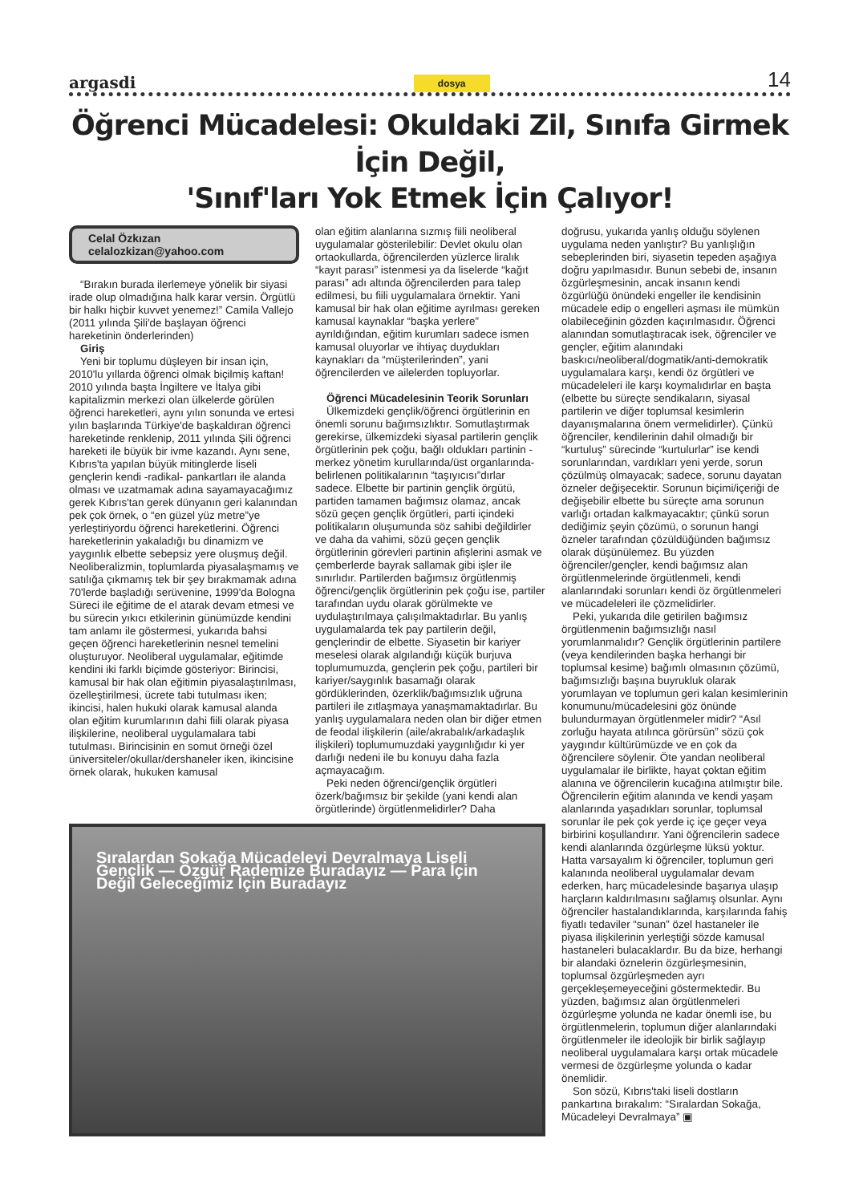argasdi dosya 14
Öğrenci Mücadelesi: Okuldaki Zil, Sınıfa Girmek İçin Değil,
'Sınıf'ları Yok Etmek İçin Çalıyor!
Celal Özkızan
celalozkizan@yahoo.com
“Bırakın burada ilerlemeye yönelik bir siyasi irade olup olmadığına halk karar versin. Örgütlü bir halkı hiçbir kuvvet yenemez!” Camila Vallejo (2011 yılında Şili'de başlayan öğrenci hareketinin önderlerinden)
Giriş
Yeni bir toplumu düşleyen bir insan için, 2010'lu yıllarda öğrenci olmak biçilmiş kaftan! 2010 yılında başta İngiltere ve İtalya gibi kapitalizmin merkezi olan ülkelerde görülen öğrenci hareketleri, aynı yılın sonunda ve ertesi yılın başlarında Türkiye'de başkaldıran öğrenci hareketinde renklenip, 2011 yılında Şili öğrenci hareketi ile büyük bir ivme kazandı. Aynı sene, Kıbrıs'ta yapılan büyük mitinglerde liseli gençlerin kendi -radikal- pankartları ile alanda olması ve uzatmamak adına sayamayacağımız gerek Kıbrıs'tan gerek dünyanın geri kalanından pek çok örnek, o “en güzel yüz metre”ye yerleştiriyordu öğrenci hareketlerini. Öğrenci hareketlerinin yakaladığı bu dinamizm ve yaygınlık elbette sebepsiz yere oluşmuş değil. Neoliberalizmin, toplumlarda piyasalaşmamış ve satılığa çıkmamış tek bir şey bırakmamak adına 70'lerde başladığı serüvenine, 1999'da Bologna Süreci ile eğitime de el atarak devam etmesi ve bu sürecin yıkıcı etkilerinin günümüzde kendini tam anlamı ile göstermesi, yukarıda bahsi geçen öğrenci hareketlerinin nesnel temelini oluşturuyor. Neoliberal uygulamalar, eğitimde kendini iki farklı biçimde gösteriyor: Birincisi, kamusal bir hak olan eğitimin piyasalaştırılması, özelleştirilmesi, ücrete tabi tutulması iken; ikincisi, halen hukuki olarak kamusal alanda olan eğitim kurumlarının dahi fiili olarak piyasa ilişkilerine, neoliberal uygulamalara tabi tutulması. Birincisinin en somut örneği özel üniversiteler/okullar/dershaneler iken, ikincisine örnek olarak, hukuken kamusal
olan eğitim alanlarına sızmış fiili neoliberal uygulamalar gösterilebilir: Devlet okulu olan ortaokullarda, öğrencilerden yüzlerce liralık “kayıt parası” istenmesi ya da liselerde “kağıt parası” adı altında öğrencilerden para talep edilmesi, bu fiili uygulamalara örnektir. Yani kamusal bir hak olan eğitime ayrılması gereken kamusal kaynaklar “başka yerlere” ayrıldığından, eğitim kurumları sadece ismen kamusal oluyorlar ve ihtiyaç duydukları kaynakları da “müşterilerinden”, yani öğrencilerden ve ailelerden topluyorlar.
Öğrenci Mücadelesinin Teorik Sorunları
Ülkemizdeki gençlik/öğrenci örgütlerinin en önemli sorunu bağımsızlıktır. Somutlaştırmak gerekirse, ülkemizdeki siyasal partilerin gençlik örgütlerinin pek çoğu, bağlı oldukları partinin -merkez yönetim kurullarında/üst organlarında- belirlenen politikalarının “taşıyıcısı”dırlar sadece. Elbette bir partinin gençlik örgütü, partiden tamamen bağımsız olamaz, ancak sözü geçen gençlik örgütleri, parti içindeki politikaların oluşumunda söz sahibi değildirler ve daha da vahimi, sözü geçen gençlik örgütlerinin görevleri partinin afişlerini asmak ve çemberlerde bayrak sallamak gibi işler ile sınırlıdır. Partilerden bağımsız örgütlenmiş öğrenci/gençlik örgütlerinin pek çoğu ise, partiler tarafından uydu olarak görülmekte ve uydulaştırılmaya çalışılmaktadırlar. Bu yanlış uygulamalarda tek pay partilerin değil, gençlerindir de elbette. Siyasetin bir kariyer meselesi olarak algılandığı küçük burjuva toplumumuzda, gençlerin pek çoğu, partileri bir kariyer/saygınlık basamağı olarak gördüklerinden, özerklik/bağımsızlık uğruna partileri ile zıtlaşmaya yanaşmamaktadırlar. Bu yanlış uygulamalara neden olan bir diğer etmen de feodal ilişkilerin (aile/akrabalık/arkadaşlık ilişkileri) toplumumuzdaki yaygınlığıdır ki yer darlığı nedeni ile bu konuyu daha fazla açmayacağım.
Peki neden öğrenci/gençlik örgütleri özerk/bağımsız bir şekilde (yani kendi alan örgütlerinde) örgütlenmelidirler? Daha
Sıralardan Sokağa Mücadeleyi Devralmaya Liseli Gençlik — Özgür Rademize Buradayız — Para İçin Değil Geleceğimiz İçin Buradayız
doğrusu, yukarıda yanlış olduğu söylenen uygulama neden yanlıştır? Bu yanlışlığın sebeplerinden biri, siyasetin tepeden aşağıya doğru yapılmasıdır. Bunun sebebi de, insanın özgürleşmesinin, ancak insanın kendi özgürlüğü önündeki engeller ile kendisinin mücadele edip o engelleri aşması ile mümkün olabileceğinin gözden kaçırılmasıdır. Öğrenci alanından somutlaştıracak isek, öğrenciler ve gençler, eğitim alanındaki baskıcı/neoliberal/dogmatik/anti-demokratik uygulamalara karşı, kendi öz örgütleri ve mücadeleleri ile karşı koymalıdırlar en başta (elbette bu süreçte sendikaların, siyasal partilerin ve diğer toplumsal kesimlerin dayanışmalarına önem vermelidirler). Çünkü öğrenciler, kendilerinin dahil olmadığı bir “kurtuluş” sürecinde “kurtulurlar” ise kendi sorunlarından, vardıkları yeni yerde, sorun çözülmüş olmayacak; sadece, sorunu dayatan özneler değişecektir. Sorunun biçimi/içeriği de değişebilir elbette bu süreçte ama sorunun varlığı ortadan kalkmayacaktır; çünkü sorun dediğimiz şeyin çözümü, o sorunun hangi özneler tarafından çözüldüğünden bağımsız olarak düşünülemez. Bu yüzden öğrenciler/gençler, kendi bağımsız alan örgütlenmelerinde örgütlenmeli, kendi alanlarındaki sorunları kendi öz örgütlenmeleri ve mücadeleleri ile çözmelidirler.
Peki, yukarıda dile getirilen bağımsız örgütlenmenin bağımsızlığı nasıl yorumlanmalıdır? Gençlik örgütlerinin partilere (veya kendilerinden başka herhangi bir toplumsal kesime) bağımlı olmasının çözümü, bağımsızlığı başına buyrukluk olarak yorumlayan ve toplumun geri kalan kesimlerinin konumunu/mücadelesini göz önünde bulundurmayan örgütlenmeler midir? “Asıl zorluğu hayata atılınca görürsün” sözü çok yaygındır kültürümüzde ve en çok da öğrencilere söylenir. Öte yandan neoliberal uygulamalar ile birlikte, hayat çoktan eğitim alanına ve öğrencilerin kucağına atılmıştır bile. Öğrencilerin eğitim alanında ve kendi yaşam alanlarında yaşadıkları sorunlar, toplumsal sorunlar ile pek çok yerde iç içe geçer veya birbirini koşullandırır. Yani öğrencilerin sadece kendi alanlarında özgürleşme lüksü yoktur. Hatta varsayalım ki öğrenciler, toplumun geri kalanında neoliberal uygulamalar devam ederken, harç mücadelesinde başarıya ulaşıp harçların kaldırılmasını sağlamış olsunlar. Aynı öğrenciler hastalandıklarında, karşılarında fahiş fiyatlı tedaviler “sunan” özel hastaneler ile piyasa ilişkilerinin yerleştiği sözde kamusal hastaneleri bulacaklardır. Bu da bize, herhangi bir alandaki öznelerin özgürleşmesinin, toplumsal özgürleşmeden ayrı gerçekleşemeyeceğini göstermektedir. Bu yüzden, bağımsız alan örgütlenmeleri özgürleşme yolunda ne kadar önemli ise, bu örgütlenmelerin, toplumun diğer alanlarındaki örgütlenmeler ile ideolojik bir birlik sağlayıp neoliberal uygulamalara karşı ortak mücadele vermesi de özgürleşme yolunda o kadar önemlidir.
Son sözü, Kıbrıs'taki liseli dostların pankartına bırakalım: “Sıralardan Sokağa, Mücadeleyi Devralmaya” ▣